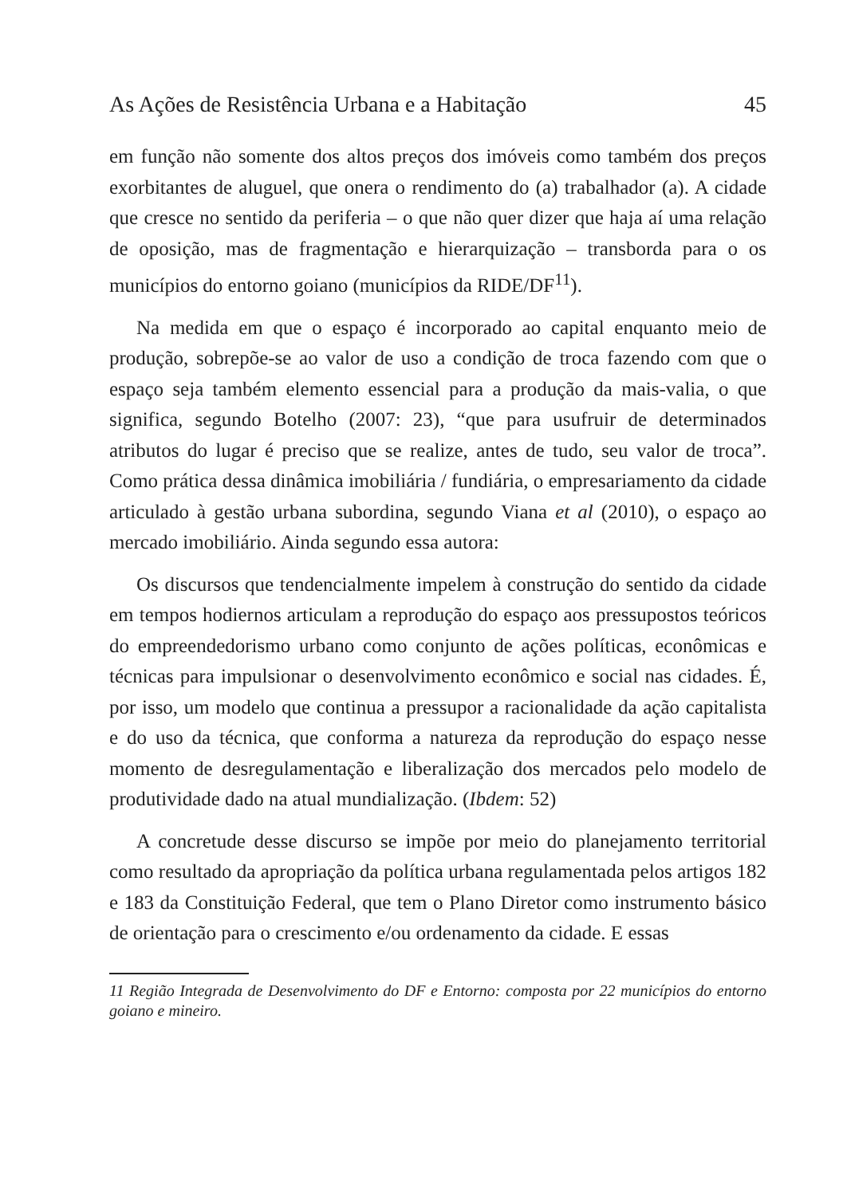As Ações de Resistência Urbana e a Habitação 45
em função não somente dos altos preços dos imóveis como também dos preços exorbitantes de aluguel, que onera o rendimento do (a) trabalhador (a). A cidade que cresce no sentido da periferia – o que não quer dizer que haja aí uma relação de oposição, mas de fragmentação e hierarquização – transborda para o os municípios do entorno goiano (municípios da RIDE/DF<sup>11</sup>).
Na medida em que o espaço é incorporado ao capital enquanto meio de produção, sobrepõe-se ao valor de uso a condição de troca fazendo com que o espaço seja também elemento essencial para a produção da mais-valia, o que significa, segundo Botelho (2007: 23), “que para usufruir de determinados atributos do lugar é preciso que se realize, antes de tudo, seu valor de troca”. Como prática dessa dinâmica imobiliária / fundiária, o empresariamento da cidade articulado à gestão urbana subordina, segundo Viana et al (2010), o espaço ao mercado imobiliário. Ainda segundo essa autora:
Os discursos que tendencialmente impelem à construção do sentido da cidade em tempos hodiernos articulam a reprodução do espaço aos pressupostos teóricos do empreendedorismo urbano como conjunto de ações políticas, econômicas e técnicas para impulsionar o desenvolvimento econômico e social nas cidades. É, por isso, um modelo que continua a pressupor a racionalidade da ação capitalista e do uso da técnica, que conforma a natureza da reprodução do espaço nesse momento de desregulamentação e liberalização dos mercados pelo modelo de produtividade dado na atual mundialização. (Ibdem: 52)
A concretude desse discurso se impõe por meio do planejamento territorial como resultado da apropriação da política urbana regulamentada pelos artigos 182 e 183 da Constituição Federal, que tem o Plano Diretor como instrumento básico de orientação para o crescimento e/ou ordenamento da cidade. E essas
11 Região Integrada de Desenvolvimento do DF e Entorno: composta por 22 municípios do entorno goiano e mineiro.